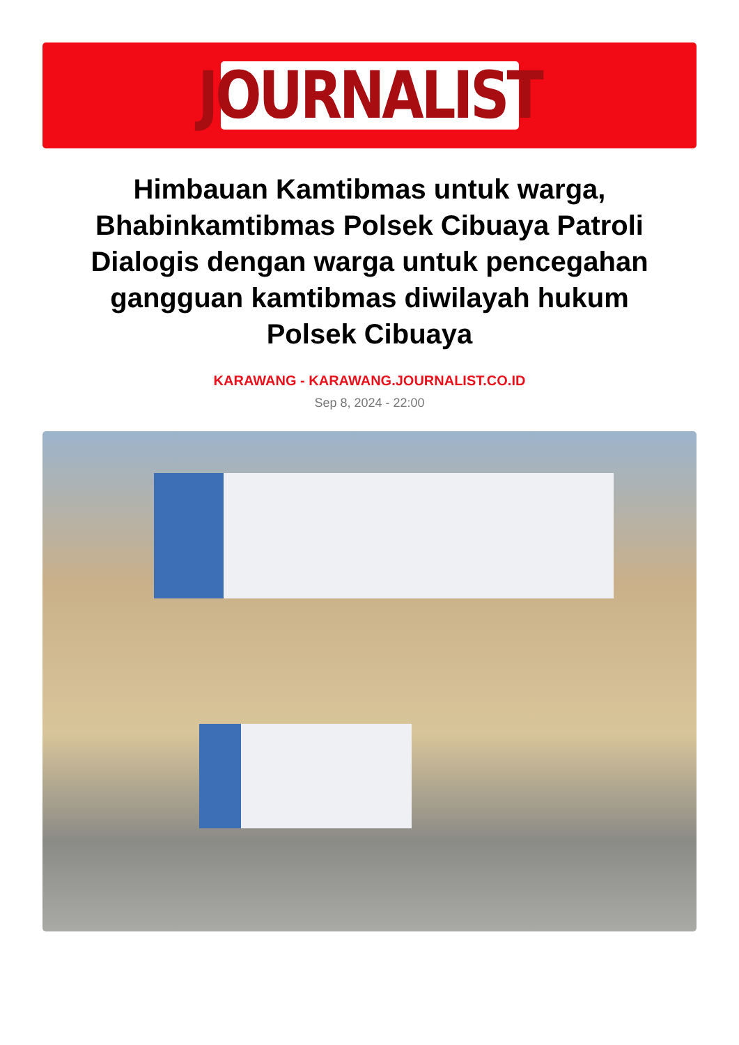JOURNALIST
Himbauan Kamtibmas untuk warga, Bhabinkamtibmas Polsek Cibuaya Patroli Dialogis dengan warga untuk pencegahan gangguan kamtibmas diwilayah hukum Polsek Cibuaya
KARAWANG - KARAWANG.JOURNALIST.CO.ID
Sep 8, 2024 - 22:00